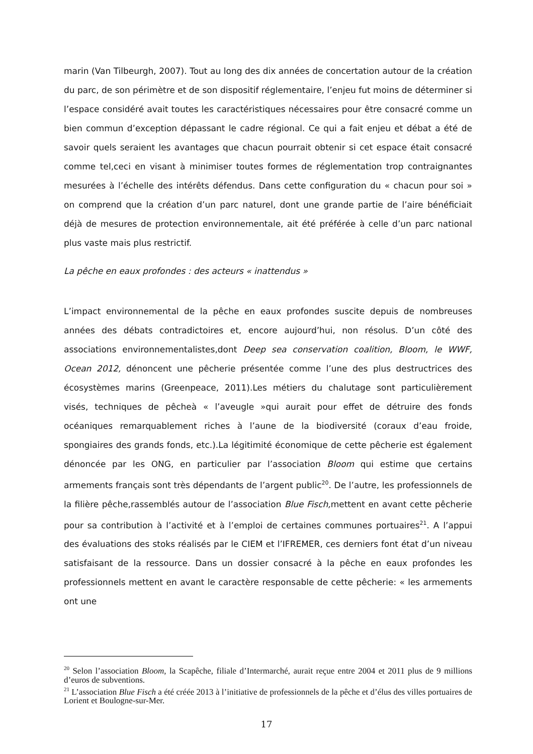marin (Van Tilbeurgh, 2007). Tout au long des dix années de concertation autour de la création du parc, de son périmètre et de son dispositif réglementaire, l’enjeu fut moins de déterminer si l’espace considéré avait toutes les caractéristiques nécessaires pour être consacré comme un bien commun d’exception dépassant le cadre régional. Ce qui a fait enjeu et débat a été de savoir quels seraient les avantages que chacun pourrait obtenir si cet espace était consacré comme tel,ceci en visant à minimiser toutes formes de réglementation trop contraignantes mesurées à l’échelle des intérêts défendus. Dans cette configuration du « chacun pour soi » on comprend que la création d’un parc naturel, dont une grande partie de l’aire bénéficiait déjà de mesures de protection environnementale, ait été préférée à celle d’un parc national plus vaste mais plus restrictif.
La pêche en eaux profondes : des acteurs « inattendus »
L’impact environnemental de la pêche en eaux profondes suscite depuis de nombreuses années des débats contradictoires et, encore aujourd’hui, non résolus. D’un côté des associations environnementalistes,dont Deep sea conservation coalition, Bloom, le WWF, Ocean 2012, dénoncent une pêcherie présentée comme l’une des plus destructrices des écosystèmes marins (Greenpeace, 2011).Les métiers du chalutage sont particulièrement visés, techniques de pêcheà « l’aveugle »qui aurait pour effet de détruire des fonds océaniques remarquablement riches à l’aune de la biodiversité (coraux d’eau froide, spongiaires des grands fonds, etc.).La légitimité économique de cette pêcherie est également dénoncée par les ONG, en particulier par l’association Bloom qui estime que certains armements français sont très dépendants de l’argent public<sup>20</sup>. De l’autre, les professionnels de la filière pêche,rassemblés autour de l’association Blue Fisch, mettent en avant cette pêcherie pour sa contribution à l’activité et à l’emploi de certaines communes portuaires<sup>21</sup>. A l’appui des évaluations des stoks réalisés par le CIEM et l’IFREMER, ces derniers font état d’un niveau satisfaisant de la ressource. Dans un dossier consacré à la pêche en eaux profondes les professionnels mettent en avant le caractère responsable de cette pêcherie: « les armements ont une
<sup>20</sup> Selon l’association Bloom, la Scapêche, filiale d’Intermarché, aurait reçue entre 2004 et 2011 plus de 9 millions d’euros de subventions.
<sup>21</sup> L’association Blue Fisch a été créée 2013 à l’initiative de professionnels de la pêche et d’élus des villes portuaires de Lorient et Boulogne-sur-Mer.
17